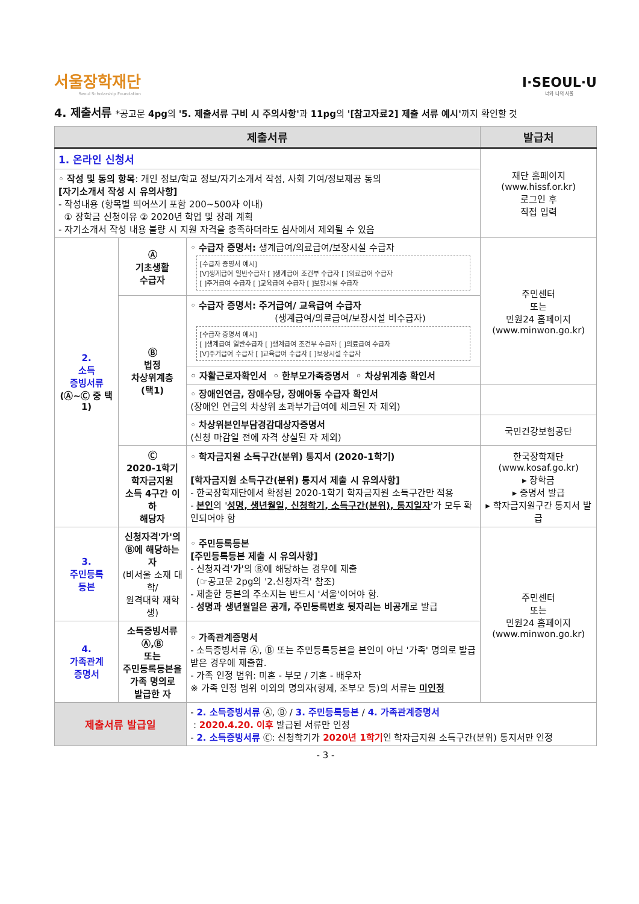서울장학재단
Seoul Scholarship Foundation
I·SEOUL·U
너와 나의 서울
4. 제출서류 *공고문 4pg의 '5. 제출서류 구비 시 주의사항'과 11pg의 '[참고자료2] 제출 서류 예시'까지 확인할 것
| 제출서류 | | | 발급처 |
| --- | --- | --- | --- |
| 1. 온라인 신청서 | | | 재단 홈페이지 (www.hissf.or.kr) 로그인 후 직접 입력 |
| ◦ 작성 및 동의 항목 : 개인 정보/학교 정보/자기소개서 작성, 사회 기여/정보제공 동의 [자기소개서 작성 시 유의사항] - 작성내용 (항목별 띄어쓰기 포함 200~500자 이내) ① 장학금 신청이유 ② 2020년 학업 및 장래 계획 - 자기소개서 작성 내용 불량 시 지원 자격을 충족하더라도 심사에서 제외될 수 있음 | | | |
| 2. 소득 증빙서류 (Ⓐ~Ⓒ 중 택 1) | Ⓐ 기초생활 수급자 | ◦ 수급자 증명서: 생계급여/의료급여/보장시설 수급자 [수급자 증명서 예시] [V]생계급여 일반수급자 [ ]생계급여 조건부 수급자 [ ]의료급여 수급자 [ ]주거급여 수급자 [ ]교육급여 수급자 [ ]보장시설 수급자 | 주민센터 또는 민원24 홈페이지 (www.minwon.go.kr) |
| | Ⓑ 법정 차상위계층 (택1) | ◦ 수급자 증명서: 주거급여/ 교육급여 수급자 (생계급여/의료급여/보장시설 비수급자) [수급자 증명서 예시] [ ]생계급여 일반수급자 [ ]생계급여 조건부 수급자 [ ]의료급여 수급자 [V]주거급여 수급자 [ ]교육급여 수급자 [ ]보장시설 수급자 | |
| | | ◦ 자활근로자확인서 ◦ 한부모가족증명서 ◦ 차상위계층 확인서 | |
| | | ◦ 장애인연금, 장애수당, 장애아동 수급자 확인서 (장애인 연금의 차상위 초과부가급여에 체크된 자 제외) | |
| | | ◦ 차상위본인부담경감대상자증명서 (신청 마감일 전에 자격 상실된 자 제외) | 국민건강보험공단 |
| | Ⓒ 2020-1학기 학자금지원 소득 4구간 이하 해당자 | ◦ 학자금지원 소득구간(분위) 통지서 (2020-1학기) [학자금지원 소득구간(분위) 통지서 제출 시 유의사항] - 한국장학재단에서 확정된 2020-1학기 학자금지원 소득구간만 적용 - 본인 의 ' 성명, 생년월일, 신청학기, 소득구간(분위), 통지일자 '가 모두 확인되어야 함 | 한국장학재단 (www.kosaf.go.kr) ▸ 장학금 ▸ 증명서 발급 ▸ 학자금지원구간 통지서 발급 |
| 3. 주민등록 등본 | 신청자격'가'의 Ⓑ에 해당하는 자 (비서울 소재 대학/ 원격대학 재학생) | ◦ 주민등록등본 [주민등록등본 제출 시 유의사항] - 신청자격' 가 '의 Ⓑ에 해당하는 경우에 제출 (☞공고문 2pg의 '2.신청자격' 참조) - 제출한 등본의 주소지는 반드시 '서울'이어야 함. - 성명과 생년월일은 공개, 주민등록번호 뒷자리는 비공개 로 발급 | 주민센터 또는 민원24 홈페이지 (www.minwon.go.kr) |
| 4. 가족관계 증명서 | 소득증빙서류Ⓐ,Ⓑ 또는 주민등록등본을 가족 명의로 발급한 자 | ◦ 가족관계증명서 - 소득증빙서류 Ⓐ, Ⓑ 또는 주민등록등본을 본인이 아닌 '가족' 명의로 발급받은 경우에 제출함. - 가족 인정 범위: 미혼 - 부모 / 기혼 - 배우자 ※ 가족 인정 범위 이외의 명의자(형제, 조부모 등)의 서류는 미인정 | |
| 제출서류 발급일 | | - 2. 소득증빙서류 Ⓐ, Ⓑ / 3. 주민등록등본 / 4. 가족관계증명서 : 2020.4.20. 이후 발급된 서류만 인정 - 2. 소득증빙서류 Ⓒ: 신청학기가 2020년 1학기 인 학자금지원 소득구간(분위) 통지서만 인정 | |
- 3 -